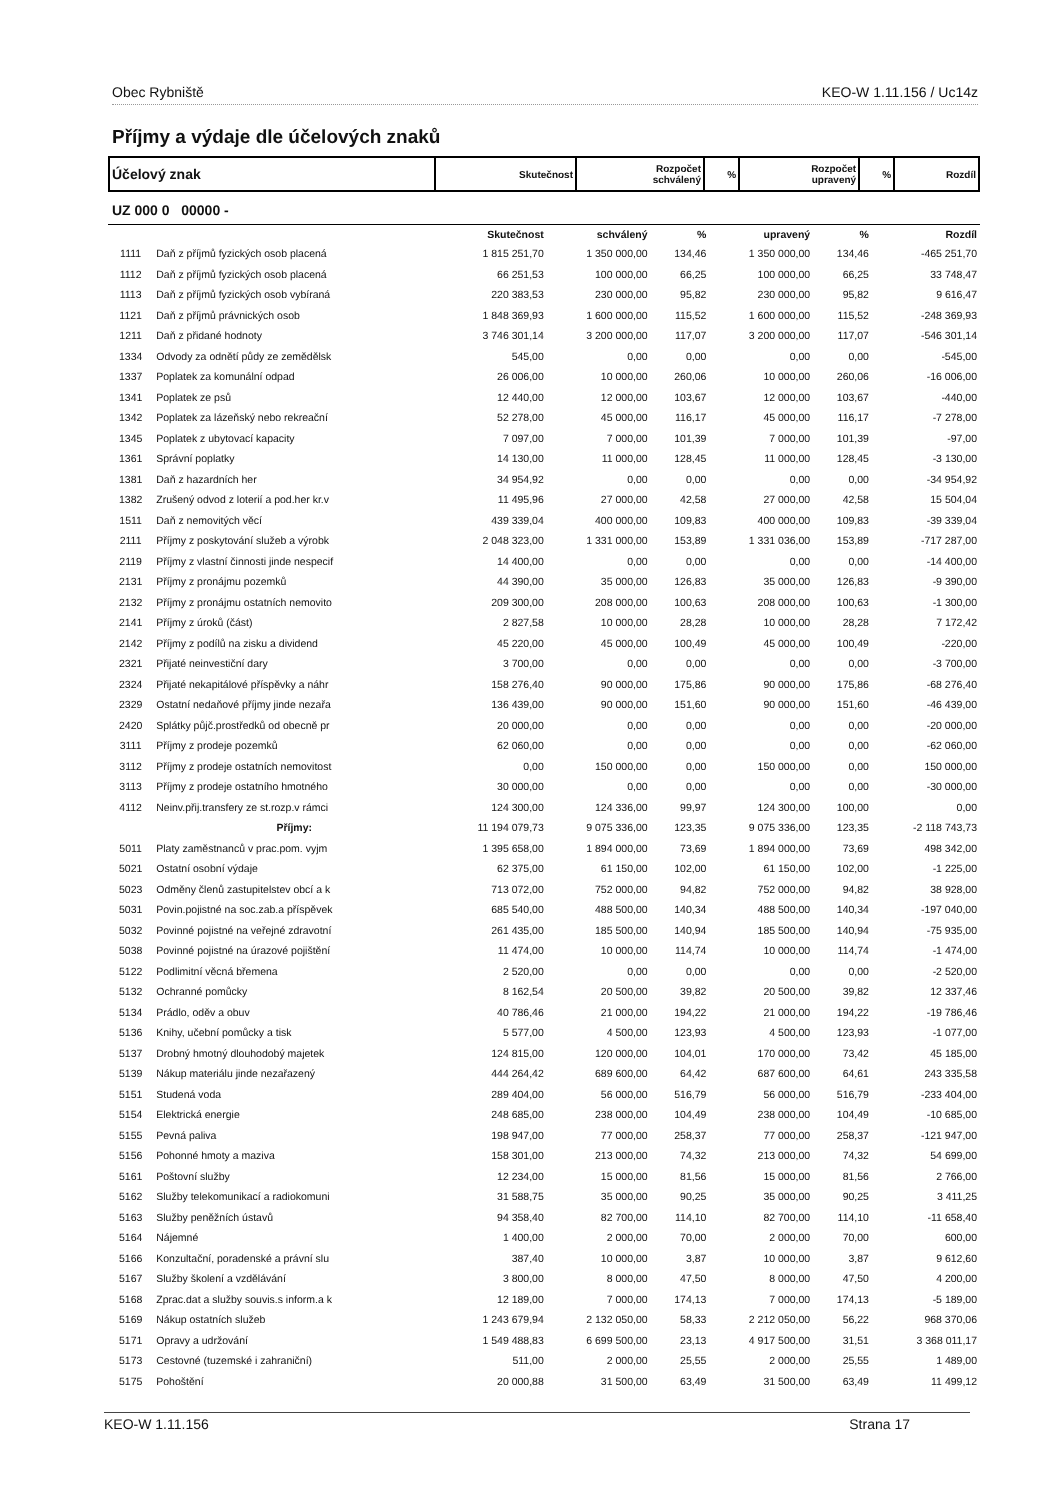Obec Rybniště KEO-W 1.11.156 / Uc14z
Příjmy a výdaje dle účelových znaků
| Účelový znak | Skutečnost | Rozpočet schválený | % | Rozpočet upravený | % | Rozdíl |
UZ 000 0 00000 -
| | | Skutečnost | schválený | % | upravený | % | Rozdíl |
| --- | --- | --- | --- | --- | --- | --- | --- |
| 1111 | Daň z příjmů fyzických osob placená | 1 815 251,70 | 1 350 000,00 | 134,46 | 1 350 000,00 | 134,46 | -465 251,70 |
| 1112 | Daň z příjmů fyzických osob placená | 66 251,53 | 100 000,00 | 66,25 | 100 000,00 | 66,25 | 33 748,47 |
| 1113 | Daň z příjmů fyzických osob vybíraná | 220 383,53 | 230 000,00 | 95,82 | 230 000,00 | 95,82 | 9 616,47 |
| 1121 | Daň z příjmů právnických osob | 1 848 369,93 | 1 600 000,00 | 115,52 | 1 600 000,00 | 115,52 | -248 369,93 |
| 1211 | Daň z přidané hodnoty | 3 746 301,14 | 3 200 000,00 | 117,07 | 3 200 000,00 | 117,07 | -546 301,14 |
| 1334 | Odvody za odnětí půdy ze zemědělsk | 545,00 | 0,00 | 0,00 | 0,00 | 0,00 | -545,00 |
| 1337 | Poplatek za komunální odpad | 26 006,00 | 10 000,00 | 260,06 | 10 000,00 | 260,06 | -16 006,00 |
| 1341 | Poplatek ze psů | 12 440,00 | 12 000,00 | 103,67 | 12 000,00 | 103,67 | -440,00 |
| 1342 | Poplatek za lázeňský nebo rekreační | 52 278,00 | 45 000,00 | 116,17 | 45 000,00 | 116,17 | -7 278,00 |
| 1345 | Poplatek z ubytovací kapacity | 7 097,00 | 7 000,00 | 101,39 | 7 000,00 | 101,39 | -97,00 |
| 1361 | Správní poplatky | 14 130,00 | 11 000,00 | 128,45 | 11 000,00 | 128,45 | -3 130,00 |
| 1381 | Daň z hazardních her | 34 954,92 | 0,00 | 0,00 | 0,00 | 0,00 | -34 954,92 |
| 1382 | Zrušený odvod z loterií a pod.her kr.v | 11 495,96 | 27 000,00 | 42,58 | 27 000,00 | 42,58 | 15 504,04 |
| 1511 | Daň z nemovitých věcí | 439 339,04 | 400 000,00 | 109,83 | 400 000,00 | 109,83 | -39 339,04 |
| 2111 | Příjmy z poskytování služeb a výrobk | 2 048 323,00 | 1 331 000,00 | 153,89 | 1 331 036,00 | 153,89 | -717 287,00 |
| 2119 | Příjmy z vlastní činnosti jinde nespecif | 14 400,00 | 0,00 | 0,00 | 0,00 | 0,00 | -14 400,00 |
| 2131 | Příjmy z pronájmu pozemků | 44 390,00 | 35 000,00 | 126,83 | 35 000,00 | 126,83 | -9 390,00 |
| 2132 | Příjmy z pronájmu ostatních nemovito | 209 300,00 | 208 000,00 | 100,63 | 208 000,00 | 100,63 | -1 300,00 |
| 2141 | Příjmy z úroků (část) | 2 827,58 | 10 000,00 | 28,28 | 10 000,00 | 28,28 | 7 172,42 |
| 2142 | Příjmy z podílů na zisku a dividend | 45 220,00 | 45 000,00 | 100,49 | 45 000,00 | 100,49 | -220,00 |
| 2321 | Přijaté neinvestiční dary | 3 700,00 | 0,00 | 0,00 | 0,00 | 0,00 | -3 700,00 |
| 2324 | Přijaté nekapitálové příspěvky a náhr | 158 276,40 | 90 000,00 | 175,86 | 90 000,00 | 175,86 | -68 276,40 |
| 2329 | Ostatní nedaňové příjmy jinde nezařa | 136 439,00 | 90 000,00 | 151,60 | 90 000,00 | 151,60 | -46 439,00 |
| 2420 | Splátky půjč.prostředků od obecně pr | 20 000,00 | 0,00 | 0,00 | 0,00 | 0,00 | -20 000,00 |
| 3111 | Příjmy z prodeje pozemků | 62 060,00 | 0,00 | 0,00 | 0,00 | 0,00 | -62 060,00 |
| 3112 | Příjmy z prodeje ostatních nemovitost | 0,00 | 150 000,00 | 0,00 | 150 000,00 | 0,00 | 150 000,00 |
| 3113 | Příjmy z prodeje ostatního hmotného | 30 000,00 | 0,00 | 0,00 | 0,00 | 0,00 | -30 000,00 |
| 4112 | Neinv.přij.transfery ze st.rozp.v rámci | 124 300,00 | 124 336,00 | 99,97 | 124 300,00 | 100,00 | 0,00 |
| | Příjmy: | 11 194 079,73 | 9 075 336,00 | 123,35 | 9 075 336,00 | 123,35 | -2 118 743,73 |
| 5011 | Platy zaměstnanců v prac.pom. vyjm | 1 395 658,00 | 1 894 000,00 | 73,69 | 1 894 000,00 | 73,69 | 498 342,00 |
| 5021 | Ostatní osobní výdaje | 62 375,00 | 61 150,00 | 102,00 | 61 150,00 | 102,00 | -1 225,00 |
| 5023 | Odměny členů zastupitelstev obcí a k | 713 072,00 | 752 000,00 | 94,82 | 752 000,00 | 94,82 | 38 928,00 |
| 5031 | Povin.pojistné na soc.zab.a příspěvek | 685 540,00 | 488 500,00 | 140,34 | 488 500,00 | 140,34 | -197 040,00 |
| 5032 | Povinné pojistné na veřejné zdravotní | 261 435,00 | 185 500,00 | 140,94 | 185 500,00 | 140,94 | -75 935,00 |
| 5038 | Povinné pojistné na úrazové pojištění | 11 474,00 | 10 000,00 | 114,74 | 10 000,00 | 114,74 | -1 474,00 |
| 5122 | Podlimitní věcná břemena | 2 520,00 | 0,00 | 0,00 | 0,00 | 0,00 | -2 520,00 |
| 5132 | Ochranné pomůcky | 8 162,54 | 20 500,00 | 39,82 | 20 500,00 | 39,82 | 12 337,46 |
| 5134 | Prádlo, oděv a obuv | 40 786,46 | 21 000,00 | 194,22 | 21 000,00 | 194,22 | -19 786,46 |
| 5136 | Knihy, učební pomůcky a tisk | 5 577,00 | 4 500,00 | 123,93 | 4 500,00 | 123,93 | -1 077,00 |
| 5137 | Drobný hmotný dlouhodobý majetek | 124 815,00 | 120 000,00 | 104,01 | 170 000,00 | 73,42 | 45 185,00 |
| 5139 | Nákup materiálu jinde nezařazený | 444 264,42 | 689 600,00 | 64,42 | 687 600,00 | 64,61 | 243 335,58 |
| 5151 | Studená voda | 289 404,00 | 56 000,00 | 516,79 | 56 000,00 | 516,79 | -233 404,00 |
| 5154 | Elektrická energie | 248 685,00 | 238 000,00 | 104,49 | 238 000,00 | 104,49 | -10 685,00 |
| 5155 | Pevná paliva | 198 947,00 | 77 000,00 | 258,37 | 77 000,00 | 258,37 | -121 947,00 |
| 5156 | Pohonné hmoty a maziva | 158 301,00 | 213 000,00 | 74,32 | 213 000,00 | 74,32 | 54 699,00 |
| 5161 | Poštovní služby | 12 234,00 | 15 000,00 | 81,56 | 15 000,00 | 81,56 | 2 766,00 |
| 5162 | Služby telekomunikací a radiokomuni | 31 588,75 | 35 000,00 | 90,25 | 35 000,00 | 90,25 | 3 411,25 |
| 5163 | Služby peněžních ústavů | 94 358,40 | 82 700,00 | 114,10 | 82 700,00 | 114,10 | -11 658,40 |
| 5164 | Nájemné | 1 400,00 | 2 000,00 | 70,00 | 2 000,00 | 70,00 | 600,00 |
| 5166 | Konzultační, poradenské a právní slu | 387,40 | 10 000,00 | 3,87 | 10 000,00 | 3,87 | 9 612,60 |
| 5167 | Služby školení a vzdělávání | 3 800,00 | 8 000,00 | 47,50 | 8 000,00 | 47,50 | 4 200,00 |
| 5168 | Zprac.dat a služby souvis.s inform.a k | 12 189,00 | 7 000,00 | 174,13 | 7 000,00 | 174,13 | -5 189,00 |
| 5169 | Nákup ostatních služeb | 1 243 679,94 | 2 132 050,00 | 58,33 | 2 212 050,00 | 56,22 | 968 370,06 |
| 5171 | Opravy a udržování | 1 549 488,83 | 6 699 500,00 | 23,13 | 4 917 500,00 | 31,51 | 3 368 011,17 |
| 5173 | Cestovné (tuzemské i zahraniční) | 511,00 | 2 000,00 | 25,55 | 2 000,00 | 25,55 | 1 489,00 |
| 5175 | Pohoštění | 20 000,88 | 31 500,00 | 63,49 | 31 500,00 | 63,49 | 11 499,12 |
KEO-W 1.11.156 Strana 17